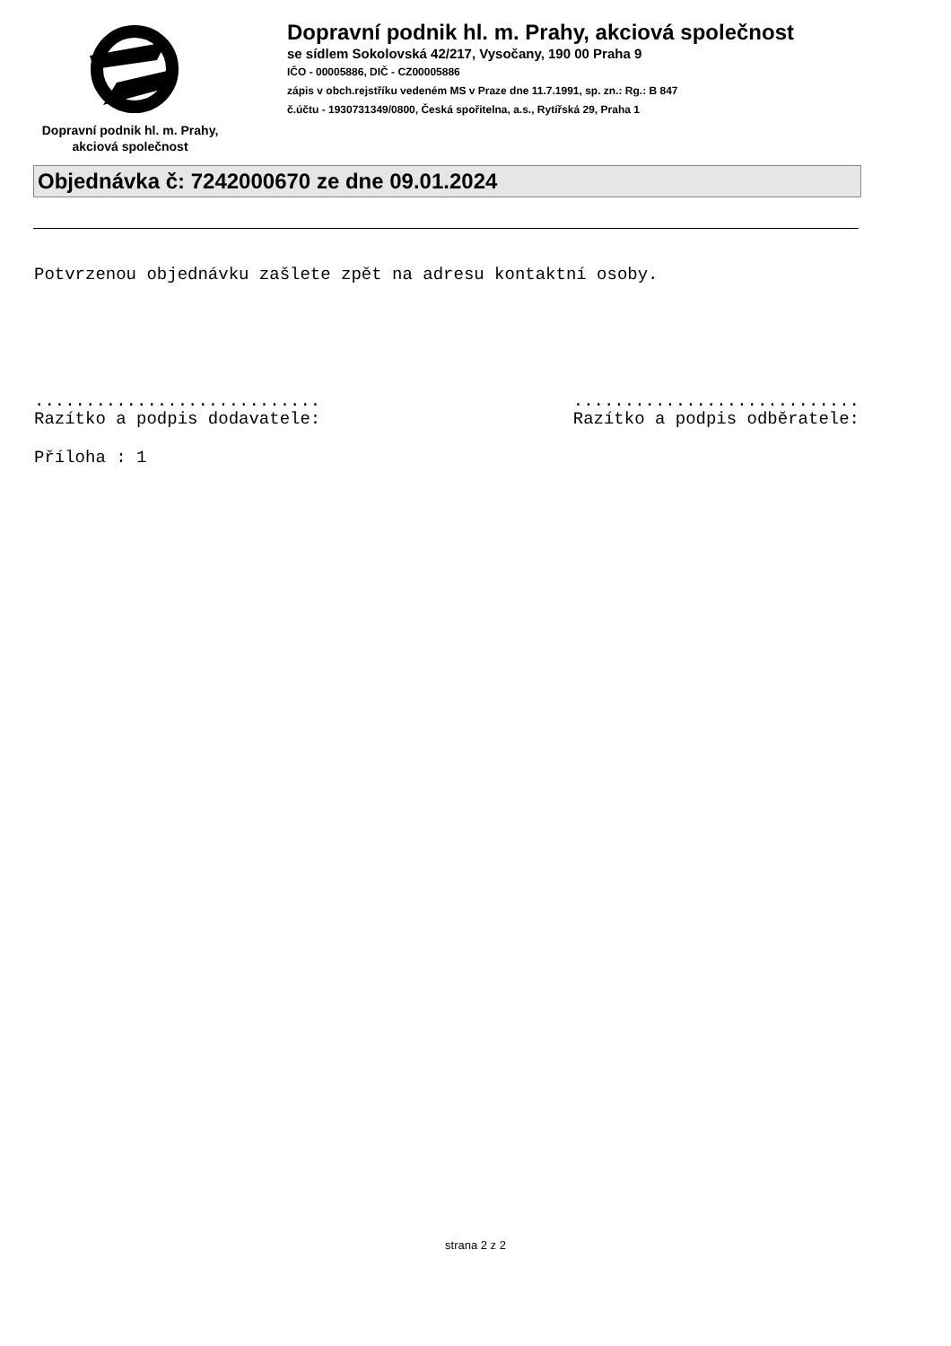Dopravní podnik hl. m. Prahy,
akciová společnost
Dopravní podnik hl. m. Prahy, akciová společnost
se sídlem Sokolovská 42/217, Vysočany, 190 00 Praha 9
IČO - 00005886, DIČ - CZ00005886
zápis v obch.rejstříku vedeném MS v Praze dne 11.7.1991, sp. zn.: Rg.: B 847
č.účtu - 1930731349/0800, Česká spořitelna, a.s., Rytířská 29, Praha 1
Objednávka č: 7242000670 ze dne 09.01.2024
Potvrzenou objednávku zašlete zpět na adresu kontaktní osoby.
............................
Razítko a podpis dodavatele:
............................
Razítko a podpis odběratele:
Příloha : 1
strana 2 z 2